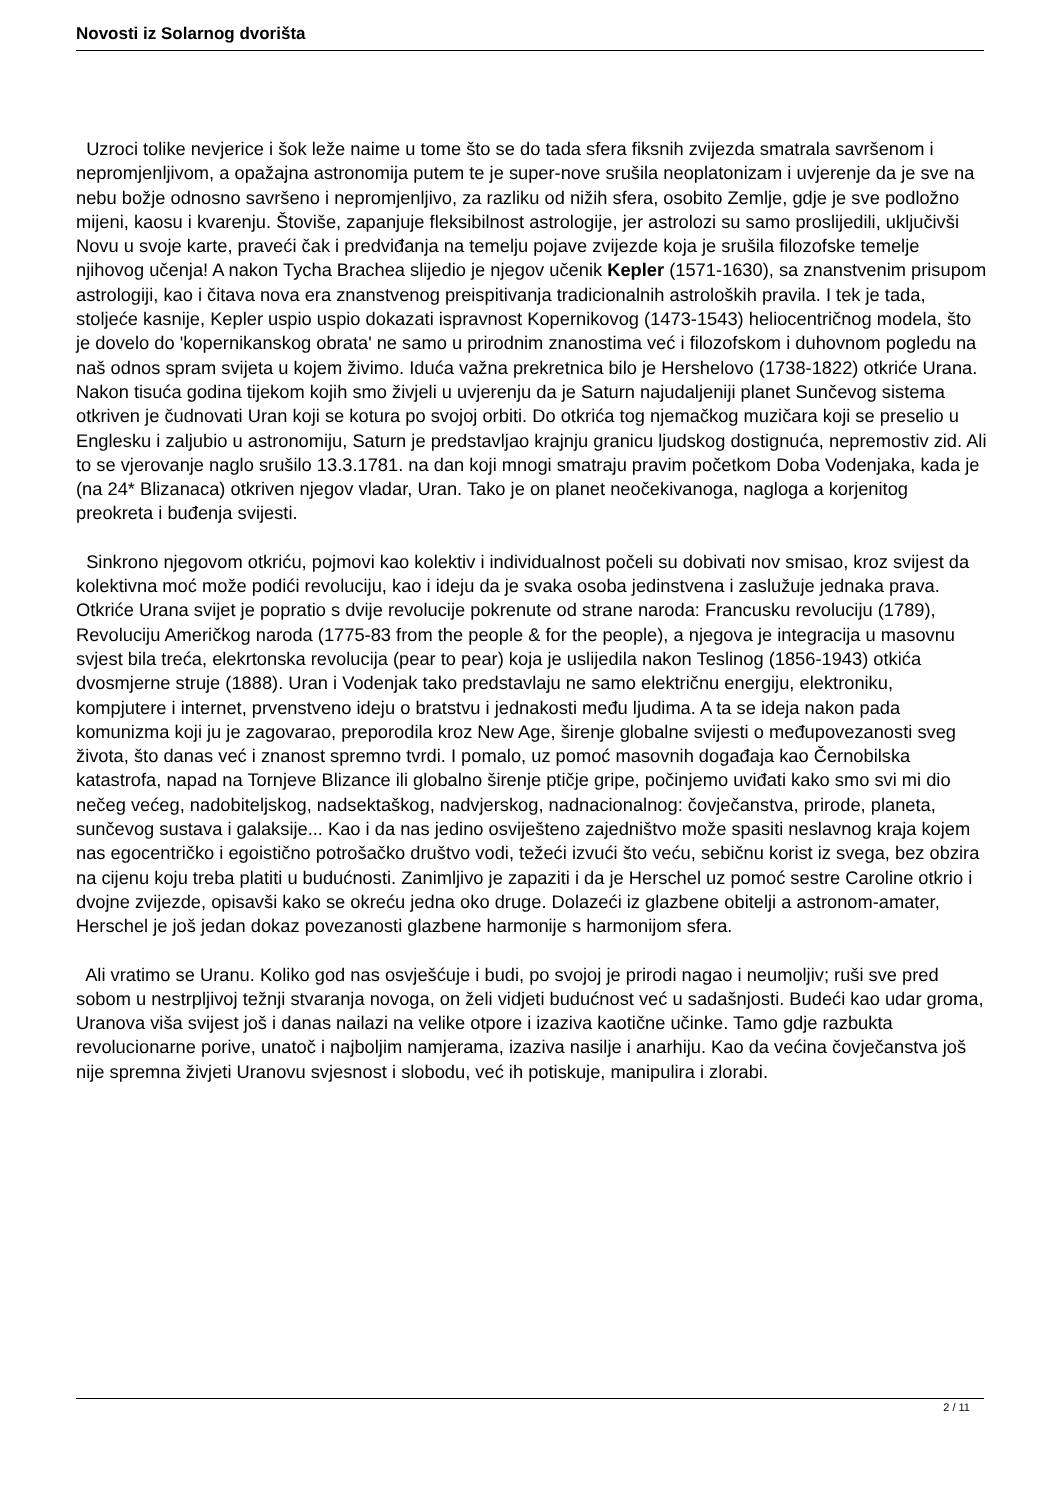Novosti iz Solarnog dvorišta
Uzroci tolike nevjerice i šok leže naime u tome što se do tada sfera fiksnih zvijezda smatrala savršenom i nepromjenljivom, a opažajna astronomija putem te je super-nove srušila neoplatonizam i uvjerenje da je sve na nebu božje odnosno savršeno i nepromjenljivo, za razliku od nižih sfera, osobito Zemlje, gdje je sve podložno mijeni, kaosu i kvarenju. Štoviše, zapanjuje fleksibilnost astrologije, jer astrolozi su samo proslijedili, uključivši Novu u svoje karte, praveći čak i predviđanja na temelju pojave zvijezde koja je srušila filozofske temelje njihovog učenja! A nakon Tycha Brachea slijedio je njegov učenik Kepler (1571-1630), sa znanstvenim prisupom astrologiji, kao i čitava nova era znanstvenog preispitivanja tradicionalnih astroloških pravila. I tek je tada, stoljeće kasnije, Kepler uspio uspio dokazati ispravnost Kopernikovog (1473-1543) heliocentričnog modela, što je dovelo do 'kopernikanskog obrata' ne samo u prirodnim znanostima već i filozofskom i duhovnom pogledu na naš odnos spram svijeta u kojem živimo. Iduća važna prekretnica bilo je Hershelovo (1738-1822) otkriće Urana. Nakon tisuća godina tijekom kojih smo živjeli u uvjerenju da je Saturn najudaljeniji planet Sunčevog sistema otkriven je čudnovati Uran koji se kotura po svojoj orbiti. Do otkrića tog njemačkog muzičara koji se preselio u Englesku i zaljubio u astronomiju, Saturn je predstavljao krajnju granicu ljudskog dostignuća, nepremostiv zid. Ali to se vjerovanje naglo srušilo 13.3.1781. na dan koji mnogi smatraju pravim početkom Doba Vodenjaka, kada je (na 24* Blizanaca) otkriven njegov vladar, Uran. Tako je on planet neočekivanoga, nagloga a korjenitog preokreta i buđenja svijesti.
Sinkrono njegovom otkriću, pojmovi kao kolektiv i individualnost počeli su dobivati nov smisao, kroz svijest da kolektivna moć može podići revoluciju, kao i ideju da je svaka osoba jedinstvena i zaslužuje jednaka prava. Otkriće Urana svijet je popratio s dvije revolucije pokrenute od strane naroda: Francusku revoluciju (1789), Revoluciju Američkog naroda (1775-83 from the people & for the people), a njegova je integracija u masovnu svjest bila treća, elekrtonska revolucija (pear to pear) koja je uslijedila nakon Teslinog (1856-1943) otkića dvosmjerne struje (1888). Uran i Vodenjak tako predstavlaju ne samo električnu energiju, elektroniku, kompjutere i internet, prvenstveno ideju o bratstvu i jednakosti među ljudima. A ta se ideja nakon pada komunizma koji ju je zagovarao, preporodila kroz New Age, širenje globalne svijesti o međupovezanosti sveg života, što danas već i znanost spremno tvrdi. I pomalo, uz pomoć masovnih događaja kao Černobilska katastrofa, napad na Tornjeve Blizance ili globalno širenje ptičje gripe, počinjemo uviđati kako smo svi mi dio nečeg većeg, nadobiteljskog, nadsektaškog, nadvjerskog, nadnacionalnog: čovječanstva, prirode, planeta, sunčevog sustava i galaksije... Kao i da nas jedino osviješteno zajedništvo može spasiti neslavnog kraja kojem nas egocentričko i egoistično potrošačko društvo vodi, težeći izvući što veću, sebičnu korist iz svega, bez obzira na cijenu koju treba platiti u budućnosti. Zanimljivo je zapaziti i da je Herschel uz pomoć sestre Caroline otkrio i dvojne zvijezde, opisavši kako se okreću jedna oko druge. Dolazeći iz glazbene obitelji a astronom-amater, Herschel je još jedan dokaz povezanosti glazbene harmonije s harmonijom sfera.
Ali vratimo se Uranu. Koliko god nas osvješćuje i budi, po svojoj je prirodi nagao i neumoljiv; ruši sve pred sobom u nestrpljivoj težnji stvaranja novoga, on želi vidjeti budućnost već u sadašnjosti. Budeći kao udar groma, Uranova viša svijest još i danas nailazi na velike otpore i izaziva kaotične učinke. Tamo gdje razbukta revolucionarne porive, unatoč i najboljim namjerama, izaziva nasilje i anarhiju. Kao da većina čovječanstva još nije spremna živjeti Uranovu svjesnost i slobodu, već ih potiskuje, manipulira i zlorabi.
2 / 11